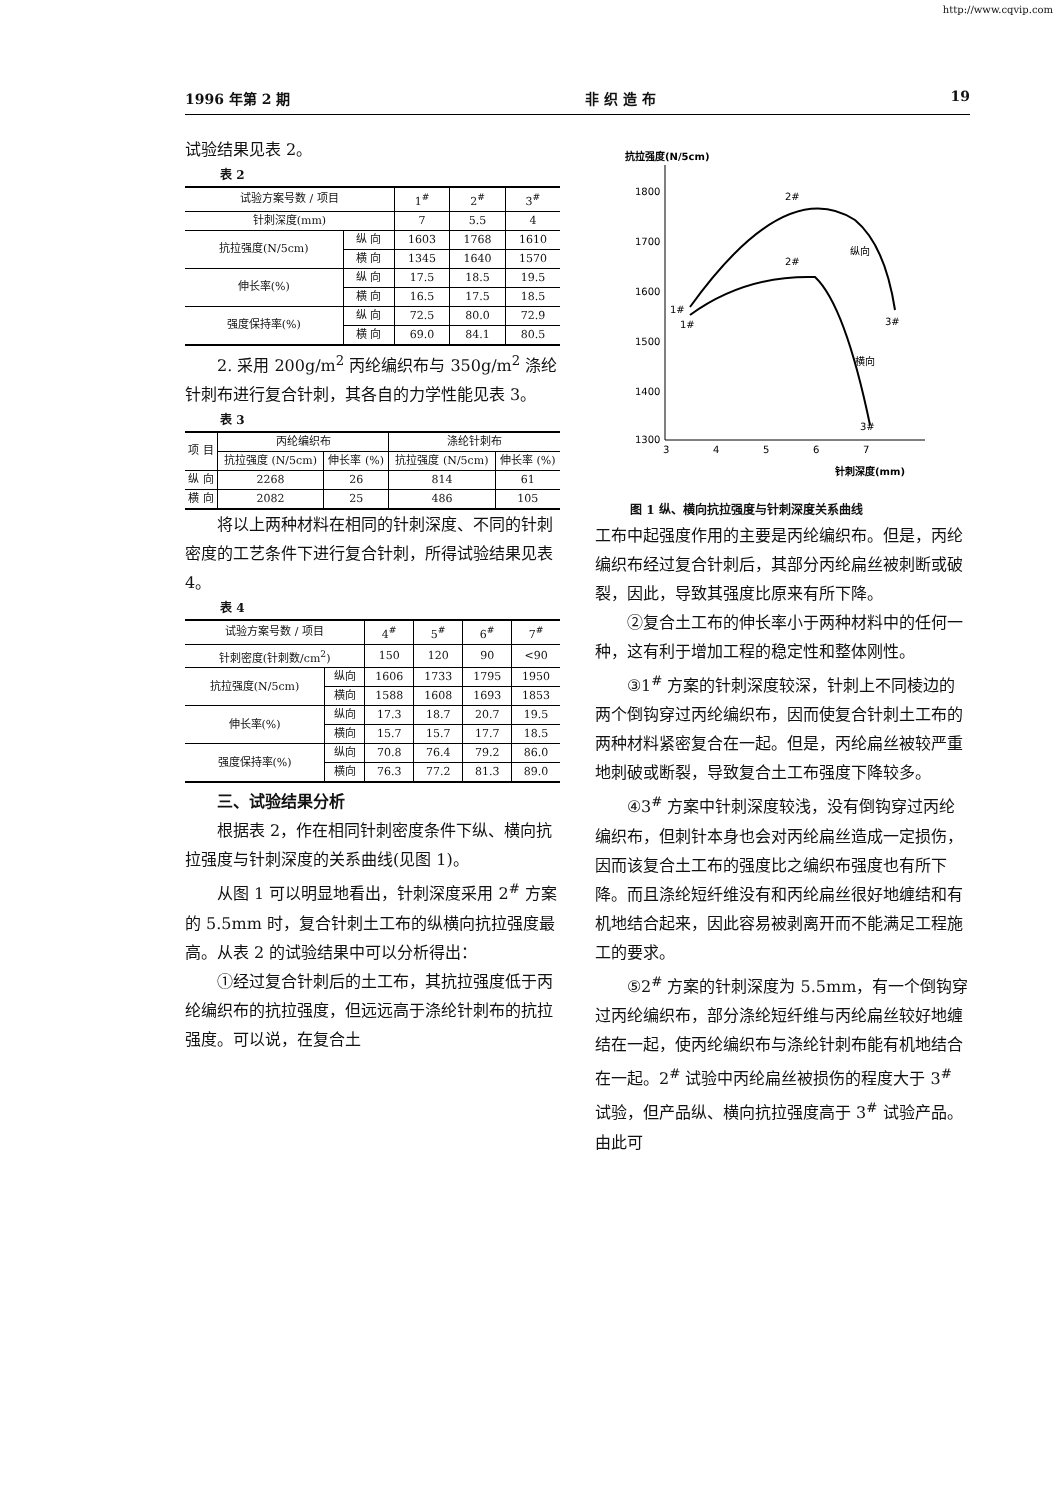http://www.cqvip.com
1996 年第 2 期 非 织 造 布 19
试验结果见表 2。
表 2
| 试验方案号数 / 项目 | | 1<sup>#</sup> | 2<sup>#</sup> | 3<sup>#</sup> |
| --- | --- | --- | --- | --- |
| 针刺深度(mm) | | 7 | 5.5 | 4 |
| 抗拉强度(N/5cm) | 纵 向 | 1603 | 1768 | 1610 |
| | 横 向 | 1345 | 1640 | 1570 |
| 伸长率(%) | 纵 向 | 17.5 | 18.5 | 19.5 |
| | 横 向 | 16.5 | 17.5 | 18.5 |
| 强度保持率(%) | 纵 向 | 72.5 | 80.0 | 72.9 |
| | 横 向 | 69.0 | 84.1 | 80.5 |
2. 采用 200g/m<sup>2</sup> 丙纶编织布与 350g/m<sup>2</sup> 涤纶针刺布进行复合针刺，其各自的力学性能见表 3。
表 3
| 项 目 | 丙纶编织布 | | 涤纶针刺布 | |
| --- | --- | --- | --- | --- |
| | 抗拉强度 (N/5cm) | 伸长率 (%) | 抗拉强度 (N/5cm) | 伸长率 (%) |
| 纵 向 | 2268 | 26 | 814 | 61 |
| 横 向 | 2082 | 25 | 486 | 105 |
将以上两种材料在相同的针刺深度、不同的针刺密度的工艺条件下进行复合针刺，所得试验结果见表 4。
表 4
| 试验方案号数 / 项目 | | 4<sup>#</sup> | 5<sup>#</sup> | 6<sup>#</sup> | 7<sup>#</sup> |
| --- | --- | --- | --- | --- | --- |
| 针刺密度(针刺数/cm<sup>2</sup>) | | 150 | 120 | 90 | <90 |
| 抗拉强度(N/5cm) | 纵向 | 1606 | 1733 | 1795 | 1950 |
| | 横向 | 1588 | 1608 | 1693 | 1853 |
| 伸长率(%) | 纵向 | 17.3 | 18.7 | 20.7 | 19.5 |
| | 横向 | 15.7 | 15.7 | 17.7 | 18.5 |
| 强度保持率(%) | 纵向 | 70.8 | 76.4 | 79.2 | 86.0 |
| | 横向 | 76.3 | 77.2 | 81.3 | 89.0 |
三、试验结果分析
根据表 2，作在相同针刺密度条件下纵、横向抗拉强度与针刺深度的关系曲线(见图 1)。
从图 1 可以明显地看出，针刺深度采用 2<sup>#</sup> 方案的 5.5mm 时，复合针刺土工布的纵横向抗拉强度最高。从表 2 的试验结果中可以分析得出：
①经过复合针刺后的土工布，其抗拉强度低于丙纶编织布的抗拉强度，但远远高于涤纶针刺布的抗拉强度。可以说，在复合土
抗拉强度(N/5cm)
1800
1700
1600
1500
1400
1300
3
4
5
6
7
针刺深度(mm)
2#
纵向
2#
1#
1#
3#
横向
3#
图 1 纵、横向抗拉强度与针刺深度关系曲线
工布中起强度作用的主要是丙纶编织布。但是，丙纶编织布经过复合针刺后，其部分丙纶扁丝被刺断或破裂，因此，导致其强度比原来有所下降。
②复合土工布的伸长率小于两种材料中的任何一种，这有利于增加工程的稳定性和整体刚性。
③1<sup>#</sup> 方案的针刺深度较深，针刺上不同棱边的两个倒钩穿过丙纶编织布，因而使复合针刺土工布的两种材料紧密复合在一起。但是，丙纶扁丝被较严重地刺破或断裂，导致复合土工布强度下降较多。
④3<sup>#</sup> 方案中针刺深度较浅，没有倒钩穿过丙纶编织布，但刺针本身也会对丙纶扁丝造成一定损伤，因而该复合土工布的强度比之编织布强度也有所下降。而且涤纶短纤维没有和丙纶扁丝很好地缠结和有机地结合起来，因此容易被剥离开而不能满足工程施工的要求。
⑤2<sup>#</sup> 方案的针刺深度为 5.5mm，有一个倒钩穿过丙纶编织布，部分涤纶短纤维与丙纶扁丝较好地缠结在一起，使丙纶编织布与涤纶针刺布能有机地结合在一起。2<sup>#</sup> 试验中丙纶扁丝被损伤的程度大于 3<sup>#</sup> 试验，但产品纵、横向抗拉强度高于 3<sup>#</sup> 试验产品。由此可